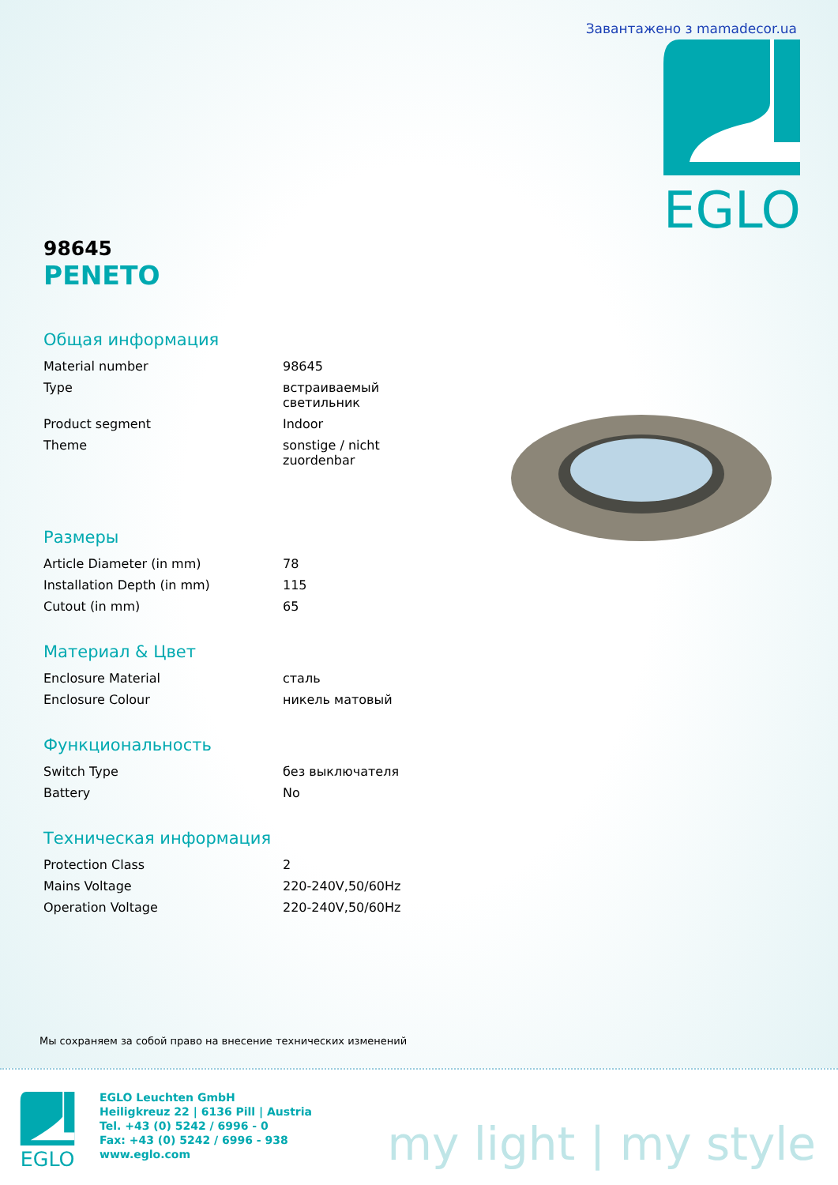Завантажено з mamadecor.ua
EGLO
98645
PENETO
Общая информация
| Material number | 98645 |
| Type | встраиваемый светильник |
| Product segment | Indoor |
| Theme | sonstige / nicht zuordenbar |
Размеры
| Article Diameter (in mm) | 78 |
| Installation Depth (in mm) | 115 |
| Cutout (in mm) | 65 |
Материал & Цвет
| Enclosure Material | сталь |
| Enclosure Colour | никель матовый |
Функциональность
| Switch Type | без выключателя |
| Battery | No |
Техническая информация
| Protection Class | 2 |
| Mains Voltage | 220-240V,50/60Hz |
| Operation Voltage | 220-240V,50/60Hz |
Мы сохраняем за собой право на внесение технических изменений
EGLO
EGLO Leuchten GmbH
Heiligkreuz 22 | 6136 Pill | Austria
Tel. +43 (0) 5242 / 6996 - 0
Fax: +43 (0) 5242 / 6996 - 938
www.eglo.com
my light | my style